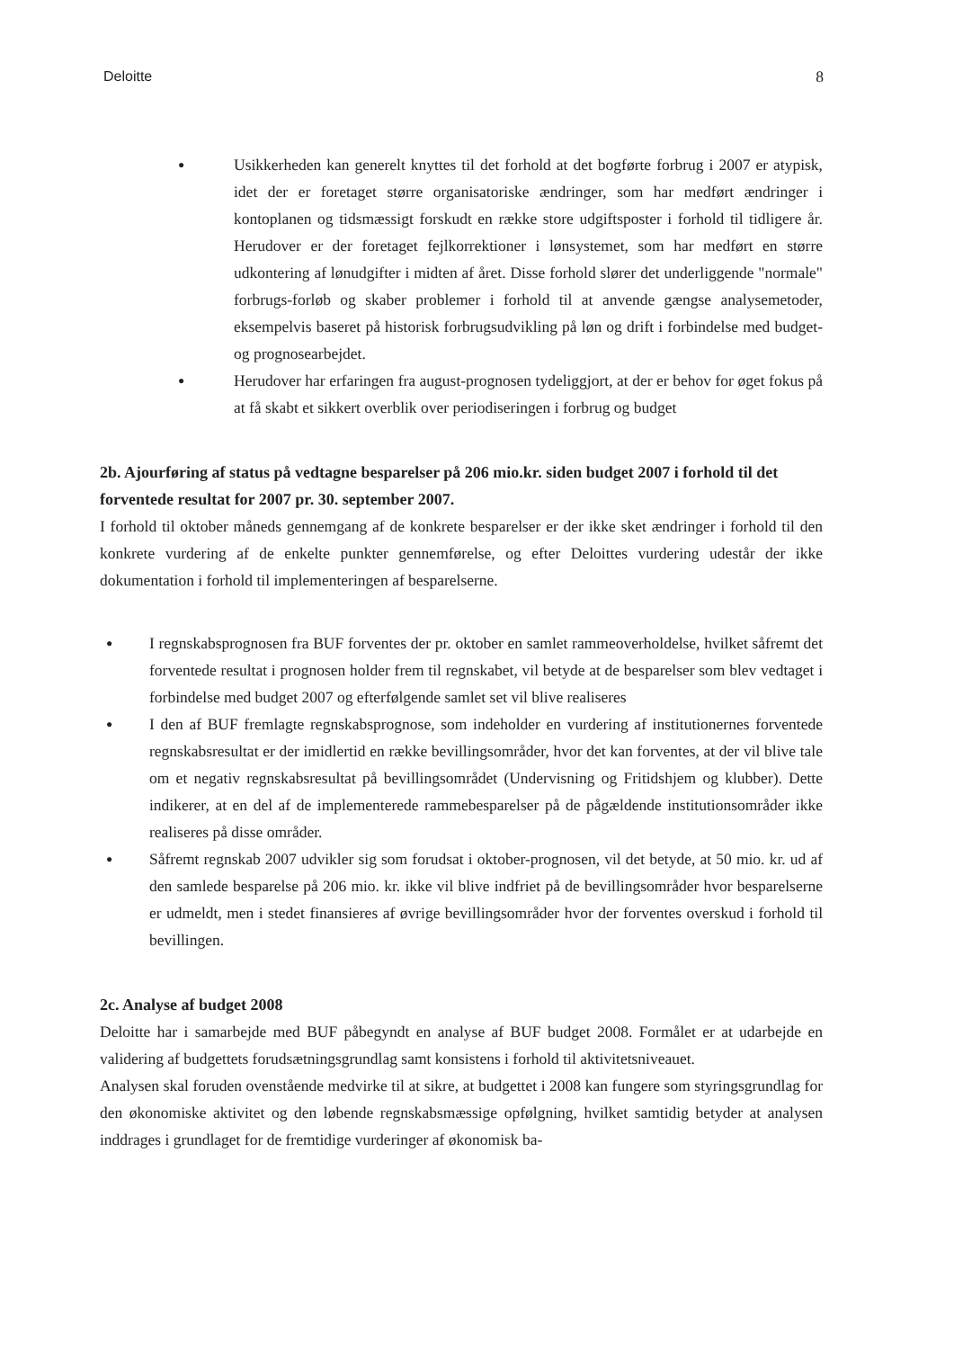Deloitte 8
● Usikkerheden kan generelt knyttes til det forhold at det bogførte forbrug i 2007 er atypisk, idet der er foretaget større organisatoriske ændringer, som har medført ændringer i kontoplanen og tidsmæssigt forskudt en række store udgiftsposter i forhold til tidligere år. Herudover er der foretaget fejlkorrektioner i lønsystemet, som har medført en større udkontering af lønudgifter i midten af året. Disse forhold slører det underliggende "normale" forbrugs-forløb og skaber problemer i forhold til at anvende gængse analysemetoder, eksempelvis baseret på historisk forbrugsudvikling på løn og drift i forbindelse med budget- og prognosearbejdet.
● Herudover har erfaringen fra august-prognosen tydeliggjort, at der er behov for øget fokus på at få skabt et sikkert overblik over periodiseringen i forbrug og budget
2b. Ajourføring af status på vedtagne besparelser på 206 mio.kr. siden budget 2007 i forhold til det forventede resultat for 2007 pr. 30. september 2007.
I forhold til oktober måneds gennemgang af de konkrete besparelser er der ikke sket ændringer i forhold til den konkrete vurdering af de enkelte punkter gennemførelse, og efter Deloittes vurdering udestår der ikke dokumentation i forhold til implementeringen af besparelserne.
● I regnskabsprognosen fra BUF forventes der pr. oktober en samlet rammeoverholdelse, hvilket såfremt det forventede resultat i prognosen holder frem til regnskabet, vil betyde at de besparelser som blev vedtaget i forbindelse med budget 2007 og efterfølgende samlet set vil blive realiseres
● I den af BUF fremlagte regnskabsprognose, som indeholder en vurdering af institutionernes forventede regnskabsresultat er der imidlertid en række bevillingsområder, hvor det kan forventes, at der vil blive tale om et negativ regnskabsresultat på bevillingsområdet (Undervisning og Fritidshjem og klubber). Dette indikerer, at en del af de implementerede rammebesparelser på de pågældende institutionsområder ikke realiseres på disse områder.
● Såfremt regnskab 2007 udvikler sig som forudsat i oktober-prognosen, vil det betyde, at 50 mio. kr. ud af den samlede besparelse på 206 mio. kr. ikke vil blive indfriet på de bevillingsområder hvor besparelserne er udmeldt, men i stedet finansieres af øvrige bevillingsområder hvor der forventes overskud i forhold til bevillingen.
2c. Analyse af budget 2008
Deloitte har i samarbejde med BUF påbegyndt en analyse af BUF budget 2008. Formålet er at udarbejde en validering af budgettets forudsætningsgrundlag samt konsistens i forhold til aktivitetsniveauet.
Analysen skal foruden ovenstående medvirke til at sikre, at budgettet i 2008 kan fungere som styringsgrundlag for den økonomiske aktivitet og den løbende regnskabsmæssige opfølgning, hvilket samtidig betyder at analysen inddrages i grundlaget for de fremtidige vurderinger af økonomisk ba-